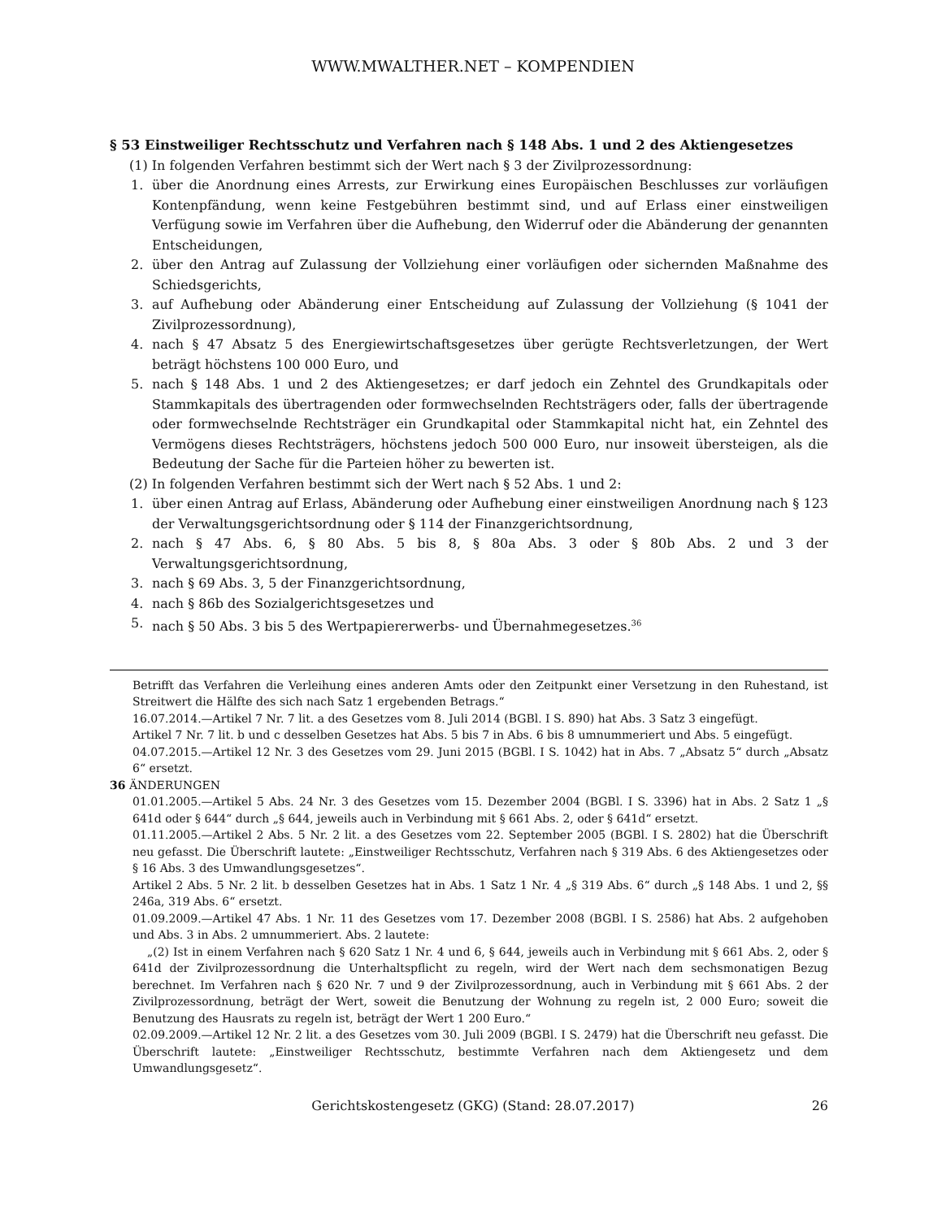WWW.MWALTHER.NET – KOMPENDIEN
§ 53 Einstweiliger Rechtsschutz und Verfahren nach § 148 Abs. 1 und 2 des Aktiengesetzes
(1) In folgenden Verfahren bestimmt sich der Wert nach § 3 der Zivilprozessordnung:
1. über die Anordnung eines Arrests, zur Erwirkung eines Europäischen Beschlusses zur vorläufigen Kontenpfändung, wenn keine Festgebühren bestimmt sind, und auf Erlass einer einstweiligen Verfügung sowie im Verfahren über die Aufhebung, den Widerruf oder die Abänderung der genannten Entscheidungen,
2. über den Antrag auf Zulassung der Vollziehung einer vorläufigen oder sichernden Maßnahme des Schiedsgerichts,
3. auf Aufhebung oder Abänderung einer Entscheidung auf Zulassung der Vollziehung (§ 1041 der Zivilprozessordnung),
4. nach § 47 Absatz 5 des Energiewirtschaftsgesetzes über gerügte Rechtsverletzungen, der Wert beträgt höchstens 100 000 Euro, und
5. nach § 148 Abs. 1 und 2 des Aktiengesetzes; er darf jedoch ein Zehntel des Grundkapitals oder Stammkapitals des übertragenden oder formwechselnden Rechtsträgers oder, falls der übertragende oder formwechselnde Rechtsträger ein Grundkapital oder Stammkapital nicht hat, ein Zehntel des Vermögens dieses Rechtsträgers, höchstens jedoch 500 000 Euro, nur insoweit übersteigen, als die Bedeutung der Sache für die Parteien höher zu bewerten ist.
(2) In folgenden Verfahren bestimmt sich der Wert nach § 52 Abs. 1 und 2:
1. über einen Antrag auf Erlass, Abänderung oder Aufhebung einer einstweiligen Anordnung nach § 123 der Verwaltungsgerichtsordnung oder § 114 der Finanzgerichtsordnung,
2. nach § 47 Abs. 6, § 80 Abs. 5 bis 8, § 80a Abs. 3 oder § 80b Abs. 2 und 3 der Verwaltungsgerichtsordnung,
3. nach § 69 Abs. 3, 5 der Finanzgerichtsordnung,
4. nach § 86b des Sozialgerichtsgesetzes und
5. nach § 50 Abs. 3 bis 5 des Wertpapiererwerbs- und Übernahmegesetzes.<sup>36</sup>
Betrifft das Verfahren die Verleihung eines anderen Amts oder den Zeitpunkt einer Versetzung in den Ruhestand, ist Streitwert die Hälfte des sich nach Satz 1 ergebenden Betrags.“
16.07.2014.—Artikel 7 Nr. 7 lit. a des Gesetzes vom 8. Juli 2014 (BGBl. I S. 890) hat Abs. 3 Satz 3 eingefügt.
Artikel 7 Nr. 7 lit. b und c desselben Gesetzes hat Abs. 5 bis 7 in Abs. 6 bis 8 umnummeriert und Abs. 5 eingefügt.
04.07.2015.—Artikel 12 Nr. 3 des Gesetzes vom 29. Juni 2015 (BGBl. I S. 1042) hat in Abs. 7 „Absatz 5“ durch „Absatz 6“ ersetzt.
36 ÄNDERUNGEN
01.01.2005.—Artikel 5 Abs. 24 Nr. 3 des Gesetzes vom 15. Dezember 2004 (BGBl. I S. 3396) hat in Abs. 2 Satz 1 „§ 641d oder § 644“ durch „§ 644, jeweils auch in Verbindung mit § 661 Abs. 2, oder § 641d“ ersetzt.
01.11.2005.—Artikel 2 Abs. 5 Nr. 2 lit. a des Gesetzes vom 22. September 2005 (BGBl. I S. 2802) hat die Überschrift neu gefasst. Die Überschrift lautete: „Einstweiliger Rechtsschutz, Verfahren nach § 319 Abs. 6 des Aktiengesetzes oder § 16 Abs. 3 des Umwandlungsgesetzes“.
Artikel 2 Abs. 5 Nr. 2 lit. b desselben Gesetzes hat in Abs. 1 Satz 1 Nr. 4 „§ 319 Abs. 6“ durch „§ 148 Abs. 1 und 2, §§ 246a, 319 Abs. 6“ ersetzt.
01.09.2009.—Artikel 47 Abs. 1 Nr. 11 des Gesetzes vom 17. Dezember 2008 (BGBl. I S. 2586) hat Abs. 2 aufgehoben und Abs. 3 in Abs. 2 umnummeriert. Abs. 2 lautete:
„(2) Ist in einem Verfahren nach § 620 Satz 1 Nr. 4 und 6, § 644, jeweils auch in Verbindung mit § 661 Abs. 2, oder § 641d der Zivilprozessordnung die Unterhaltspflicht zu regeln, wird der Wert nach dem sechsmonatigen Bezug berechnet. Im Verfahren nach § 620 Nr. 7 und 9 der Zivilprozessordnung, auch in Verbindung mit § 661 Abs. 2 der Zivilprozessordnung, beträgt der Wert, soweit die Benutzung der Wohnung zu regeln ist, 2 000 Euro; soweit die Benutzung des Hausrats zu regeln ist, beträgt der Wert 1 200 Euro.“
02.09.2009.—Artikel 12 Nr. 2 lit. a des Gesetzes vom 30. Juli 2009 (BGBl. I S. 2479) hat die Überschrift neu gefasst. Die Überschrift lautete: „Einstweiliger Rechtsschutz, bestimmte Verfahren nach dem Aktiengesetz und dem Umwandlungsgesetz“.
Gerichtskostengesetz (GKG) (Stand: 28.07.2017) 26